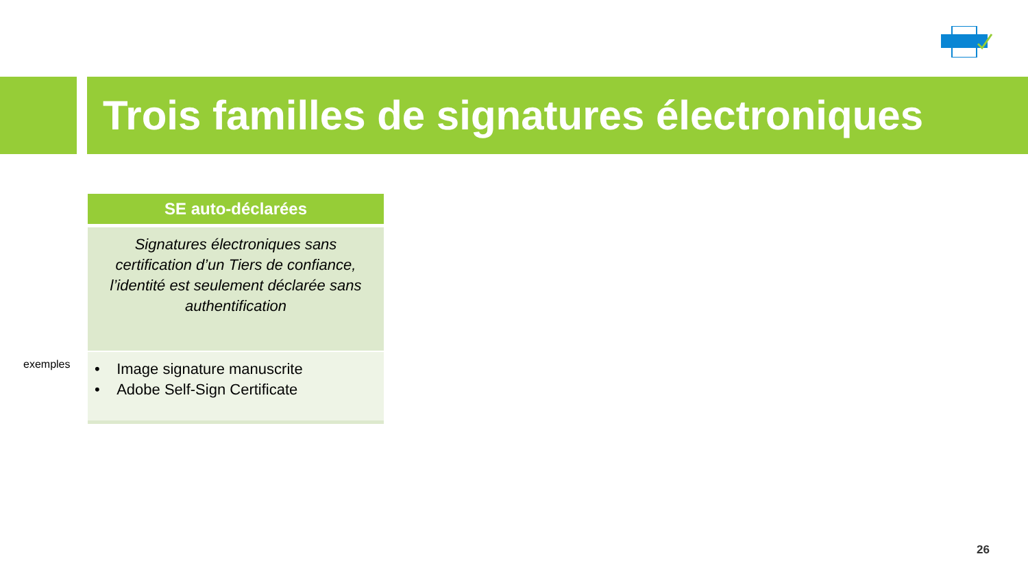Trois familles de signatures électroniques
exemples
| SE auto-déclarées |
| --- |
| Signatures électroniques sans certification d’un Tiers de confiance, l’identité est seulement déclarée sans authentification |
| • Image signature manuscrite • Adobe Self-Sign Certificate |
26